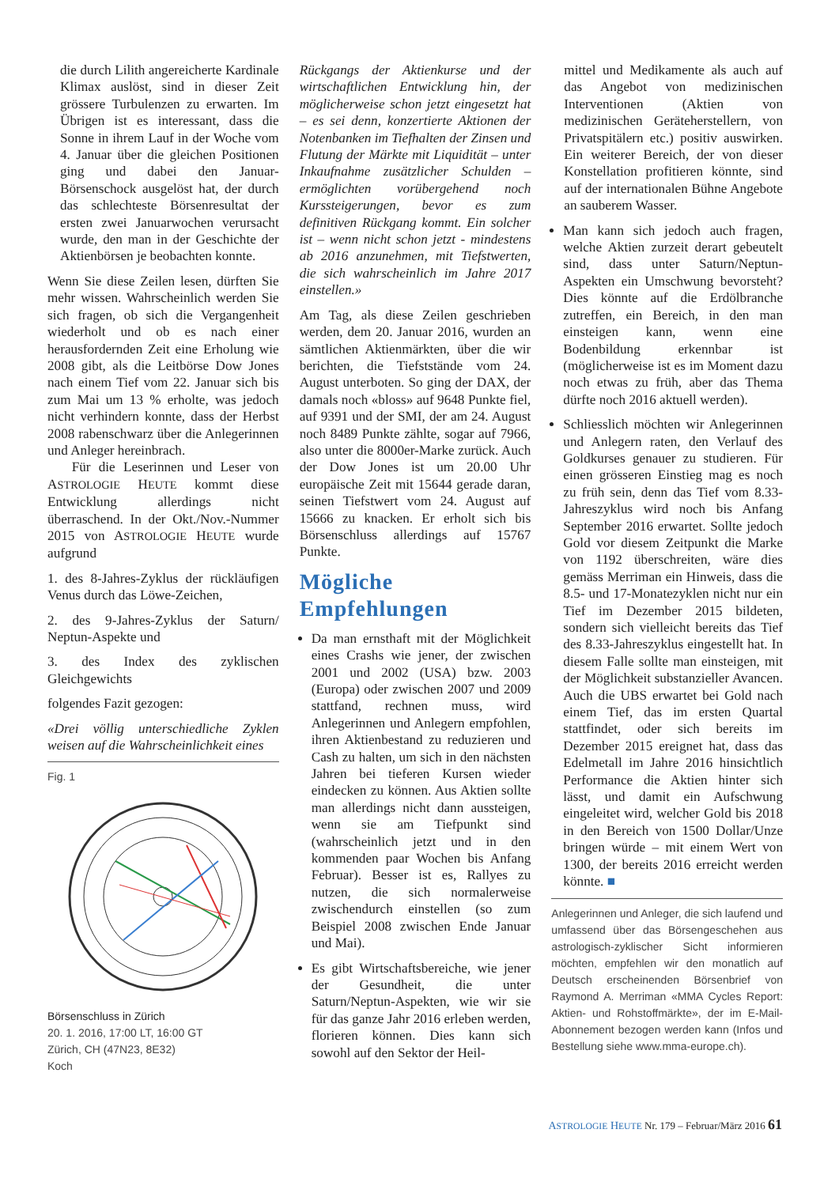die durch Lilith angereicherte Kardinale Klimax auslöst, sind in dieser Zeit grössere Turbulenzen zu erwarten. Im Übrigen ist es interessant, dass die Sonne in ihrem Lauf in der Woche vom 4. Januar über die gleichen Positionen ging und dabei den Januar-Börsenschock ausgelöst hat, der durch das schlechteste Börsenresultat der ersten zwei Januarwochen verursacht wurde, den man in der Geschichte der Aktienbörsen je beobachten konnte.
Wenn Sie diese Zeilen lesen, dürften Sie mehr wissen. Wahrscheinlich werden Sie sich fragen, ob sich die Vergangenheit wiederholt und ob es nach einer herausfordernden Zeit eine Erholung wie 2008 gibt, als die Leitbörse Dow Jones nach einem Tief vom 22. Januar sich bis zum Mai um 13 % erholte, was jedoch nicht verhindern konnte, dass der Herbst 2008 rabenschwarz über die Anlegerinnen und Anleger hereinbrach.
Für die Leserinnen und Leser von ASTROLOGIE HEUTE kommt diese Entwicklung allerdings nicht überraschend. In der Okt./Nov.-Nummer 2015 von ASTROLOGIE HEUTE wurde aufgrund
1. des 8-Jahres-Zyklus der rückläufigen Venus durch das Löwe-Zeichen,
2. des 9-Jahres-Zyklus der Saturn/ Neptun-Aspekte und
3. des Index des zyklischen Gleichgewichts
folgendes Fazit gezogen:
«Drei völlig unterschiedliche Zyklen weisen auf die Wahrscheinlichkeit eines
Fig. 1 Börsenschluss in Zürich
20. 1. 2016, 17:00 LT, 16:00 GT
Zürich, CH (47N23, 8E32)
Koch
Rückgangs der Aktienkurse und der wirtschaftlichen Entwicklung hin, der möglicherweise schon jetzt eingesetzt hat – es sei denn, konzertierte Aktionen der Notenbanken im Tiefhalten der Zinsen und Flutung der Märkte mit Liquidität – unter Inkaufnahme zusätzlicher Schulden – ermöglichten vorübergehend noch Kurssteigerungen, bevor es zum definitiven Rückgang kommt. Ein solcher ist – wenn nicht schon jetzt - mindestens ab 2016 anzunehmen, mit Tiefstwerten, die sich wahrscheinlich im Jahre 2017 einstellen.»
Am Tag, als diese Zeilen geschrieben werden, dem 20. Januar 2016, wurden an sämtlichen Aktienmärkten, über die wir berichten, die Tiefststände vom 24. August unterboten. So ging der DAX, der damals noch «bloss» auf 9648 Punkte fiel, auf 9391 und der SMI, der am 24. August noch 8489 Punkte zählte, sogar auf 7966, also unter die 8000er-Marke zurück. Auch der Dow Jones ist um 20.00 Uhr europäische Zeit mit 15644 gerade daran, seinen Tiefstwert vom 24. August auf 15666 zu knacken. Er erholt sich bis Börsenschluss allerdings auf 15767 Punkte.
Mögliche Empfehlungen
Da man ernsthaft mit der Möglichkeit eines Crashs wie jener, der zwischen 2001 und 2002 (USA) bzw. 2003 (Europa) oder zwischen 2007 und 2009 stattfand, rechnen muss, wird Anlegerinnen und Anlegern empfohlen, ihren Aktienbestand zu reduzieren und Cash zu halten, um sich in den nächsten Jahren bei tieferen Kursen wieder eindecken zu können. Aus Aktien sollte man allerdings nicht dann aussteigen, wenn sie am Tiefpunkt sind (wahrscheinlich jetzt und in den kommenden paar Wochen bis Anfang Februar). Besser ist es, Rallyes zu nutzen, die sich normalerweise zwischendurch einstellen (so zum Beispiel 2008 zwischen Ende Januar und Mai).
Es gibt Wirtschaftsbereiche, wie jener der Gesundheit, die unter Saturn/Neptun-Aspekten, wie wir sie für das ganze Jahr 2016 erleben werden, florieren können. Dies kann sich sowohl auf den Sektor der Heil-
mittel und Medikamente als auch auf das Angebot von medizinischen Interventionen (Aktien von medizinischen Geräteherstellern, von Privatspitälern etc.) positiv auswirken. Ein weiterer Bereich, der von dieser Konstellation profitieren könnte, sind auf der internationalen Bühne Angebote an sauberem Wasser.
Man kann sich jedoch auch fragen, welche Aktien zurzeit derart gebeutelt sind, dass unter Saturn/Neptun-Aspekten ein Umschwung bevorsteht? Dies könnte auf die Erdölbranche zutreffen, ein Bereich, in den man einsteigen kann, wenn eine Bodenbildung erkennbar ist (möglicherweise ist es im Moment dazu noch etwas zu früh, aber das Thema dürfte noch 2016 aktuell werden).
Schliesslich möchten wir Anlegerinnen und Anlegern raten, den Verlauf des Goldkurses genauer zu studieren. Für einen grösseren Einstieg mag es noch zu früh sein, denn das Tief vom 8.33-Jahreszyklus wird noch bis Anfang September 2016 erwartet. Sollte jedoch Gold vor diesem Zeitpunkt die Marke von 1192 überschreiten, wäre dies gemäss Merriman ein Hinweis, dass die 8.5- und 17-Monatezyklen nicht nur ein Tief im Dezember 2015 bildeten, sondern sich vielleicht bereits das Tief des 8.33-Jahreszyklus eingestellt hat. In diesem Falle sollte man einsteigen, mit der Möglichkeit substanzieller Avancen. Auch die UBS erwartet bei Gold nach einem Tief, das im ersten Quartal stattfindet, oder sich bereits im Dezember 2015 ereignet hat, dass das Edelmetall im Jahre 2016 hinsichtlich Performance die Aktien hinter sich lässt, und damit ein Aufschwung eingeleitet wird, welcher Gold bis 2018 in den Bereich von 1500 Dollar/Unze bringen würde – mit einem Wert von 1300, der bereits 2016 erreicht werden könnte. ■
Anlegerinnen und Anleger, die sich laufend und umfassend über das Börsengeschehen aus astrologisch-zyklischer Sicht informieren möchten, empfehlen wir den monatlich auf Deutsch erscheinenden Börsenbrief von Raymond A. Merriman «MMA Cycles Report: Aktien- und Rohstoffmärkte», der im E-Mail-Abonnement bezogen werden kann (Infos und Bestellung siehe www.mma-europe.ch).
ASTROLOGIE HEUTE Nr. 179 – Februar/März 2016 61